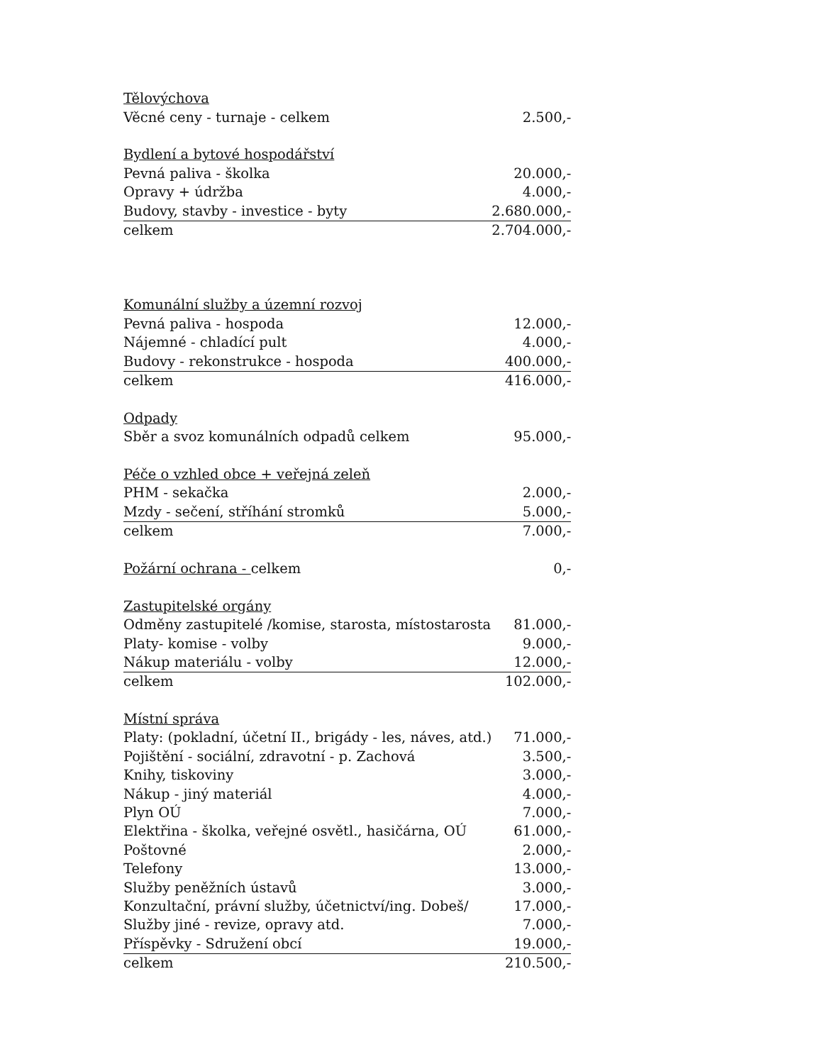| Tělovýchova | |
| Věcné ceny - turnaje - celkem | 2.500,- |
| Bydlení a bytové hospodářství | |
| Pevná paliva - školka | 20.000,- |
| Opravy + údržba | 4.000,- |
| Budovy, stavby - investice - byty | 2.680.000,- |
| celkem | 2.704.000,- |
| Komunální služby a územní rozvoj | |
| Pevná paliva - hospoda | 12.000,- |
| Nájemné - chladící pult | 4.000,- |
| Budovy - rekonstrukce - hospoda | 400.000,- |
| celkem | 416.000,- |
| Odpady | |
| Sběr a svoz komunálních odpadů celkem | 95.000,- |
| Péče o vzhled obce + veřejná zeleň | |
| PHM - sekačka | 2.000,- |
| Mzdy - sečení, stříhání stromků | 5.000,- |
| celkem | 7.000,- |
| Požární ochrana - celkem | 0,- |
| Zastupitelské orgány | |
| Odměny zastupitelé /komise, starosta, místostarosta | 81.000,- |
| Platy- komise - volby | 9.000,- |
| Nákup materiálu - volby | 12.000,- |
| celkem | 102.000,- |
| Místní správa | |
| Platy: (pokladní, účetní II., brigády - les, náves, atd.) | 71.000,- |
| Pojištění - sociální, zdravotní - p. Zachová | 3.500,- |
| Knihy, tiskoviny | 3.000,- |
| Nákup - jiný materiál | 4.000,- |
| Plyn OÚ | 7.000,- |
| Elektřina - školka, veřejné osvětl., hasičárna, OÚ | 61.000,- |
| Poštovné | 2.000,- |
| Telefony | 13.000,- |
| Služby peněžních ústavů | 3.000,- |
| Konzultační, právní služby, účetnictví/ing. Dobeš/ | 17.000,- |
| Služby jiné - revize, opravy atd. | 7.000,- |
| Příspěvky - Sdružení obcí | 19.000,- |
| celkem | 210.500,- |